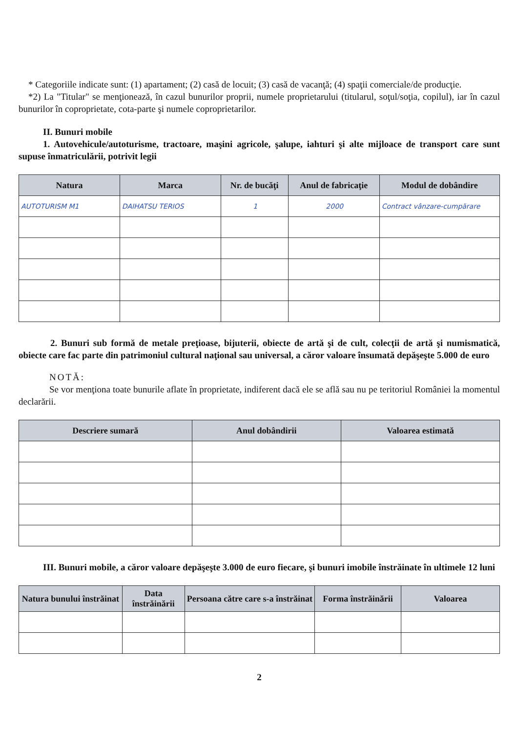* Categoriile indicate sunt: (1) apartament; (2) casă de locuit; (3) casă de vacanţă; (4) spaţii comerciale/de producţie.
*2) La "Titular" se menţionează, în cazul bunurilor proprii, numele proprietarului (titularul, soţul/soţia, copilul), iar în cazul bunurilor în coproprietate, cota-parte şi numele coproprietarilor.
II. Bunuri mobile
1. Autovehicule/autoturisme, tractoare, maşini agricole, şalupe, iahturi şi alte mijloace de transport care sunt supuse înmatriculării, potrivit legii
| Natura | Marca | Nr. de bucăţi | Anul de fabricaţie | Modul de dobândire |
| --- | --- | --- | --- | --- |
| AUTOTURISM M1 | DAIHATSU TERIOS | 1 | 2000 | Contract vânzare-cumpărare |
2. Bunuri sub formă de metale preţioase, bijuterii, obiecte de artă şi de cult, colecţii de artă şi numismatică, obiecte care fac parte din patrimoniul cultural naţional sau universal, a căror valoare însumată depăşeşte 5.000 de euro
NOTĂ:
Se vor menţiona toate bunurile aflate în proprietate, indiferent dacă ele se află sau nu pe teritoriul României la momentul declarării.
| Descriere sumară | Anul dobândirii | Valoarea estimată |
| --- | --- | --- |
III. Bunuri mobile, a căror valoare depăşeşte 3.000 de euro fiecare, şi bunuri imobile înstrăinate în ultimele 12 luni
| Natura bunului înstrăinat | Data înstrăinării | Persoana către care s-a înstrăinat | Forma înstrăinării | Valoarea |
| --- | --- | --- | --- | --- |
2